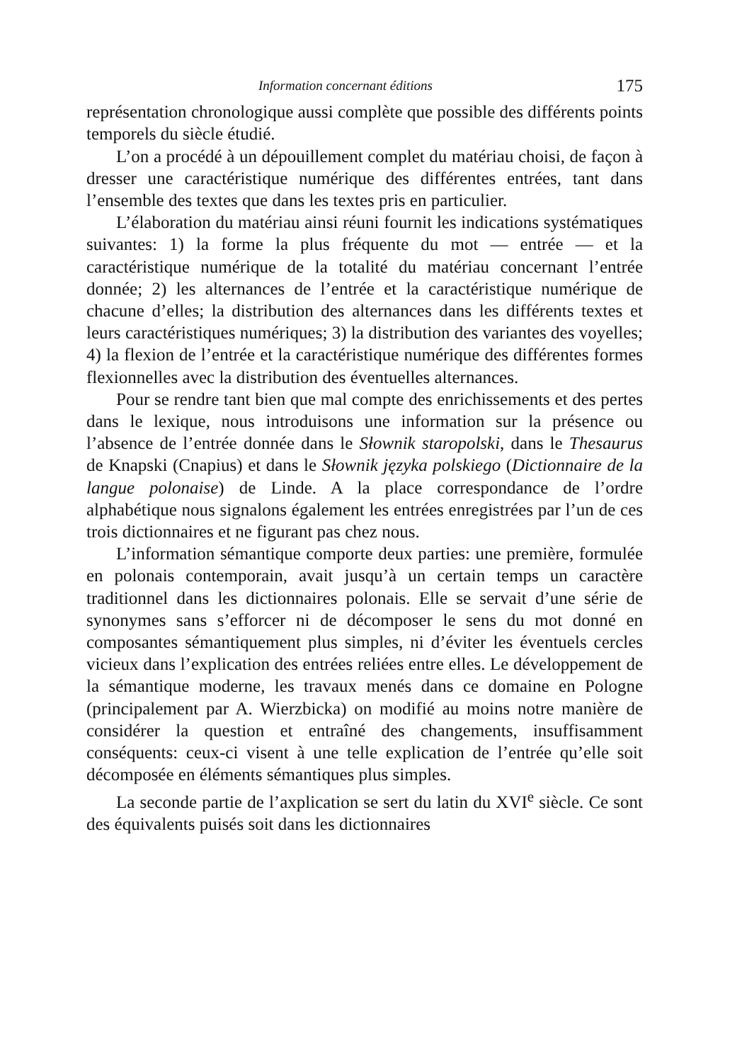Information concernant éditions 175
représentation chronologique aussi complète que possible des différents points temporels du siècle étudié.
L’on a procédé à un dépouillement complet du matériau choisi, de façon à dresser une caractéristique numérique des différentes entrées, tant dans l’ensemble des textes que dans les textes pris en particulier.
L’élaboration du matériau ainsi réuni fournit les indications systématiques suivantes: 1) la forme la plus fréquente du mot — entrée — et la caractéristique numérique de la totalité du matériau concernant l’entrée donnée; 2) les alternances de l’entrée et la caractéristique numérique de chacune d’elles; la distribution des alternances dans les différents textes et leurs caractéristiques numériques; 3) la distribution des variantes des voyelles; 4) la flexion de l’entrée et la caractéristique numérique des différentes formes flexionnelles avec la distribution des éventuelles alternances.
Pour se rendre tant bien que mal compte des enrichissements et des pertes dans le lexique, nous introduisons une information sur la présence ou l’absence de l’entrée donnée dans le Słownik staropolski, dans le Thesaurus de Knapski (Cnapius) et dans le Słownik języka polskiego (Dictionnaire de la langue polonaise) de Linde. A la place correspondance de l’ordre alphabétique nous signalons également les entrées enregistrées par l’un de ces trois dictionnaires et ne figurant pas chez nous.
L’information sémantique comporte deux parties: une première, formulée en polonais contemporain, avait jusqu’à un certain temps un caractère traditionnel dans les dictionnaires polonais. Elle se servait d’une série de synonymes sans s’efforcer ni de décomposer le sens du mot donné en composantes sémantiquement plus simples, ni d’éviter les éventuels cercles vicieux dans l’explication des entrées reliées entre elles. Le développement de la sémantique moderne, les travaux menés dans ce domaine en Pologne (principalement par A. Wierzbicka) on modifié au moins notre manière de considérer la question et entraîné des changements, insuffisamment conséquents: ceux-ci visent à une telle explication de l’entrée qu’elle soit décomposée en éléments sémantiques plus simples.
La seconde partie de l’axplication se sert du latin du XVI<sup>e</sup> siècle. Ce sont des équivalents puisés soit dans les dictionnaires